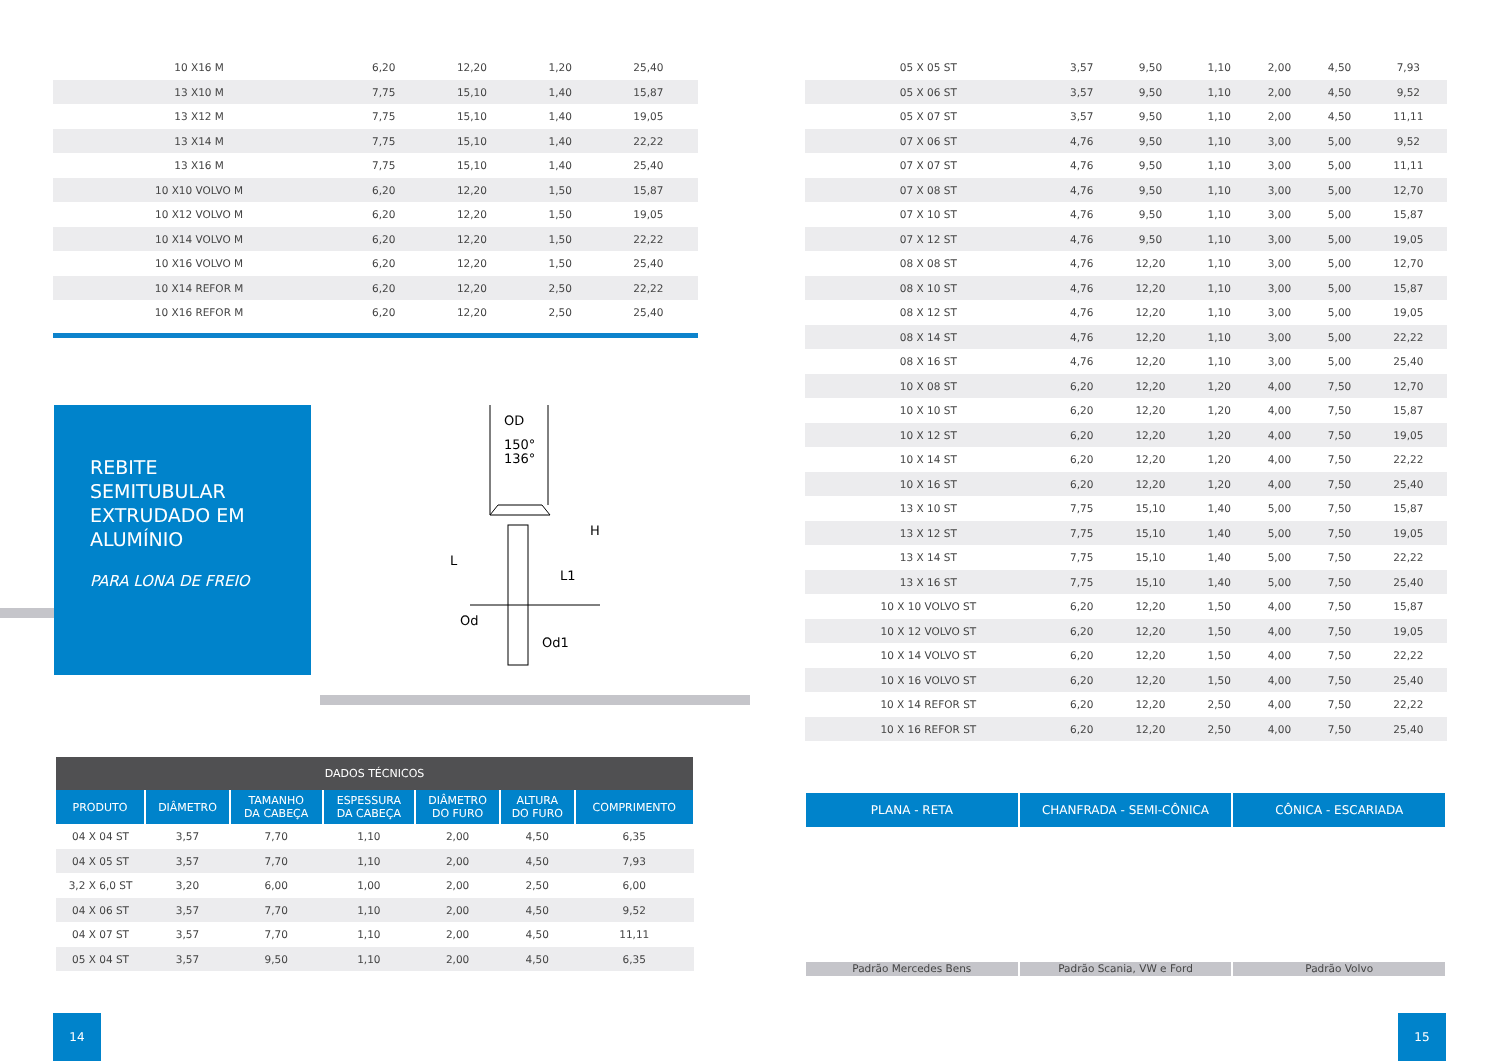| 10 X16 M | 6,20 | 12,20 | 1,20 | 25,40 |
| 13 X10 M | 7,75 | 15,10 | 1,40 | 15,87 |
| 13 X12 M | 7,75 | 15,10 | 1,40 | 19,05 |
| 13 X14 M | 7,75 | 15,10 | 1,40 | 22,22 |
| 13 X16 M | 7,75 | 15,10 | 1,40 | 25,40 |
| 10 X10 VOLVO M | 6,20 | 12,20 | 1,50 | 15,87 |
| 10 X12 VOLVO M | 6,20 | 12,20 | 1,50 | 19,05 |
| 10 X14 VOLVO M | 6,20 | 12,20 | 1,50 | 22,22 |
| 10 X16 VOLVO M | 6,20 | 12,20 | 1,50 | 25,40 |
| 10 X14 REFOR M | 6,20 | 12,20 | 2,50 | 22,22 |
| 10 X16 REFOR M | 6,20 | 12,20 | 2,50 | 25,40 |
| 05 X 05 ST | 3,57 | 9,50 | 1,10 | 2,00 | 4,50 | 7,93 |
| 05 X 06 ST | 3,57 | 9,50 | 1,10 | 2,00 | 4,50 | 9,52 |
| 05 X 07 ST | 3,57 | 9,50 | 1,10 | 2,00 | 4,50 | 11,11 |
| 07 X 06 ST | 4,76 | 9,50 | 1,10 | 3,00 | 5,00 | 9,52 |
| 07 X 07 ST | 4,76 | 9,50 | 1,10 | 3,00 | 5,00 | 11,11 |
| 07 X 08 ST | 4,76 | 9,50 | 1,10 | 3,00 | 5,00 | 12,70 |
| 07 X 10 ST | 4,76 | 9,50 | 1,10 | 3,00 | 5,00 | 15,87 |
| 07 X 12 ST | 4,76 | 9,50 | 1,10 | 3,00 | 5,00 | 19,05 |
| 08 X 08 ST | 4,76 | 12,20 | 1,10 | 3,00 | 5,00 | 12,70 |
| 08 X 10 ST | 4,76 | 12,20 | 1,10 | 3,00 | 5,00 | 15,87 |
| 08 X 12 ST | 4,76 | 12,20 | 1,10 | 3,00 | 5,00 | 19,05 |
| 08 X 14 ST | 4,76 | 12,20 | 1,10 | 3,00 | 5,00 | 22,22 |
| 08 X 16 ST | 4,76 | 12,20 | 1,10 | 3,00 | 5,00 | 25,40 |
| 10 X 08 ST | 6,20 | 12,20 | 1,20 | 4,00 | 7,50 | 12,70 |
| 10 X 10 ST | 6,20 | 12,20 | 1,20 | 4,00 | 7,50 | 15,87 |
| 10 X 12 ST | 6,20 | 12,20 | 1,20 | 4,00 | 7,50 | 19,05 |
| 10 X 14 ST | 6,20 | 12,20 | 1,20 | 4,00 | 7,50 | 22,22 |
| 10 X 16 ST | 6,20 | 12,20 | 1,20 | 4,00 | 7,50 | 25,40 |
| 13 X 10 ST | 7,75 | 15,10 | 1,40 | 5,00 | 7,50 | 15,87 |
| 13 X 12 ST | 7,75 | 15,10 | 1,40 | 5,00 | 7,50 | 19,05 |
| 13 X 14 ST | 7,75 | 15,10 | 1,40 | 5,00 | 7,50 | 22,22 |
| 13 X 16 ST | 7,75 | 15,10 | 1,40 | 5,00 | 7,50 | 25,40 |
| 10 X 10 VOLVO ST | 6,20 | 12,20 | 1,50 | 4,00 | 7,50 | 15,87 |
| 10 X 12 VOLVO ST | 6,20 | 12,20 | 1,50 | 4,00 | 7,50 | 19,05 |
| 10 X 14 VOLVO ST | 6,20 | 12,20 | 1,50 | 4,00 | 7,50 | 22,22 |
| 10 X 16 VOLVO ST | 6,20 | 12,20 | 1,50 | 4,00 | 7,50 | 25,40 |
| 10 X 14 REFOR ST | 6,20 | 12,20 | 2,50 | 4,00 | 7,50 | 22,22 |
| 10 X 16 REFOR ST | 6,20 | 12,20 | 2,50 | 4,00 | 7,50 | 25,40 |
REBITE
SEMITUBULAR
EXTRUDADO EM
ALUMÍNIO
PARA LONA DE FREIO
OD
150°
136°
Od
Od1
H
L1
L
| DADOS TÉCNICOS | | | | | | |
| --- | --- | --- | --- | --- | --- | --- |
| PRODUTO | DIÂMETRO | TAMANHO DA CABEÇA | ESPESSURA DA CABEÇA | DIÂMETRO DO FURO | ALTURA DO FURO | COMPRIMENTO |
| 04 X 04 ST | 3,57 | 7,70 | 1,10 | 2,00 | 4,50 | 6,35 |
| 04 X 05 ST | 3,57 | 7,70 | 1,10 | 2,00 | 4,50 | 7,93 |
| 3,2 X 6,0 ST | 3,20 | 6,00 | 1,00 | 2,00 | 2,50 | 6,00 |
| 04 X 06 ST | 3,57 | 7,70 | 1,10 | 2,00 | 4,50 | 9,52 |
| 04 X 07 ST | 3,57 | 7,70 | 1,10 | 2,00 | 4,50 | 11,11 |
| 05 X 04 ST | 3,57 | 9,50 | 1,10 | 2,00 | 4,50 | 6,35 |
PLANA - RETA
Padrão Mercedes Bens
CHANFRADA - SEMI-CÔNICA
Padrão Scania, VW e Ford
CÔNICA - ESCARIADA
Padrão Volvo
14 15